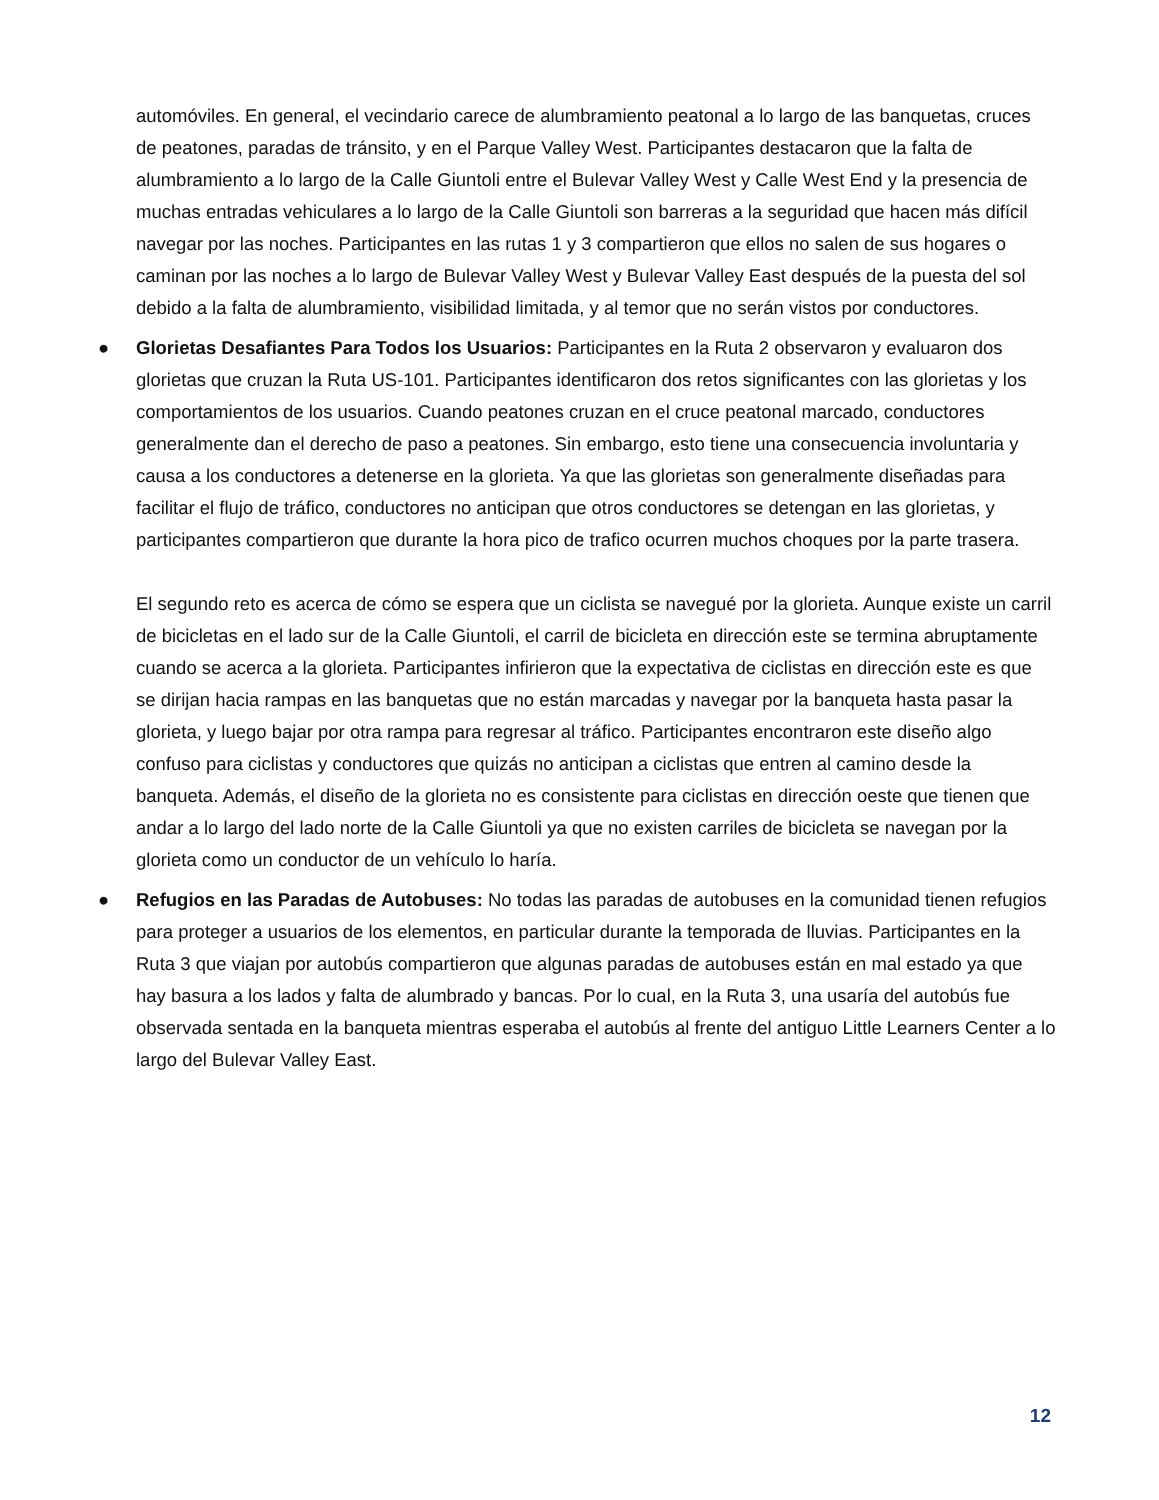automóviles. En general, el vecindario carece de alumbramiento peatonal a lo largo de las banquetas, cruces de peatones, paradas de tránsito, y en el Parque Valley West. Participantes destacaron que la falta de alumbramiento a lo largo de la Calle Giuntoli entre el Bulevar Valley West y Calle West End y la presencia de muchas entradas vehiculares a lo largo de la Calle Giuntoli son barreras a la seguridad que hacen más difícil navegar por las noches. Participantes en las rutas 1 y 3 compartieron que ellos no salen de sus hogares o caminan por las noches a lo largo de Bulevar Valley West y Bulevar Valley East después de la puesta del sol debido a la falta de alumbramiento, visibilidad limitada, y al temor que no serán vistos por conductores.
●
Glorietas Desafiantes Para Todos los Usuarios: Participantes en la Ruta 2 observaron y evaluaron dos glorietas que cruzan la Ruta US-101. Participantes identificaron dos retos significantes con las glorietas y los comportamientos de los usuarios. Cuando peatones cruzan en el cruce peatonal marcado, conductores generalmente dan el derecho de paso a peatones. Sin embargo, esto tiene una consecuencia involuntaria y causa a los conductores a detenerse en la glorieta. Ya que las glorietas son generalmente diseñadas para facilitar el flujo de tráfico, conductores no anticipan que otros conductores se detengan en las glorietas, y participantes compartieron que durante la hora pico de trafico ocurren muchos choques por la parte trasera.
El segundo reto es acerca de cómo se espera que un ciclista se navegué por la glorieta. Aunque existe un carril de bicicletas en el lado sur de la Calle Giuntoli, el carril de bicicleta en dirección este se termina abruptamente cuando se acerca a la glorieta. Participantes infirieron que la expectativa de ciclistas en dirección este es que se dirijan hacia rampas en las banquetas que no están marcadas y navegar por la banqueta hasta pasar la glorieta, y luego bajar por otra rampa para regresar al tráfico. Participantes encontraron este diseño algo confuso para ciclistas y conductores que quizás no anticipan a ciclistas que entren al camino desde la banqueta. Además, el diseño de la glorieta no es consistente para ciclistas en dirección oeste que tienen que andar a lo largo del lado norte de la Calle Giuntoli ya que no existen carriles de bicicleta se navegan por la glorieta como un conductor de un vehículo lo haría.
●
Refugios en las Paradas de Autobuses: No todas las paradas de autobuses en la comunidad tienen refugios para proteger a usuarios de los elementos, en particular durante la temporada de lluvias. Participantes en la Ruta 3 que viajan por autobús compartieron que algunas paradas de autobuses están en mal estado ya que hay basura a los lados y falta de alumbrado y bancas. Por lo cual, en la Ruta 3, una usaría del autobús fue observada sentada en la banqueta mientras esperaba el autobús al frente del antiguo Little Learners Center a lo largo del Bulevar Valley East.
12